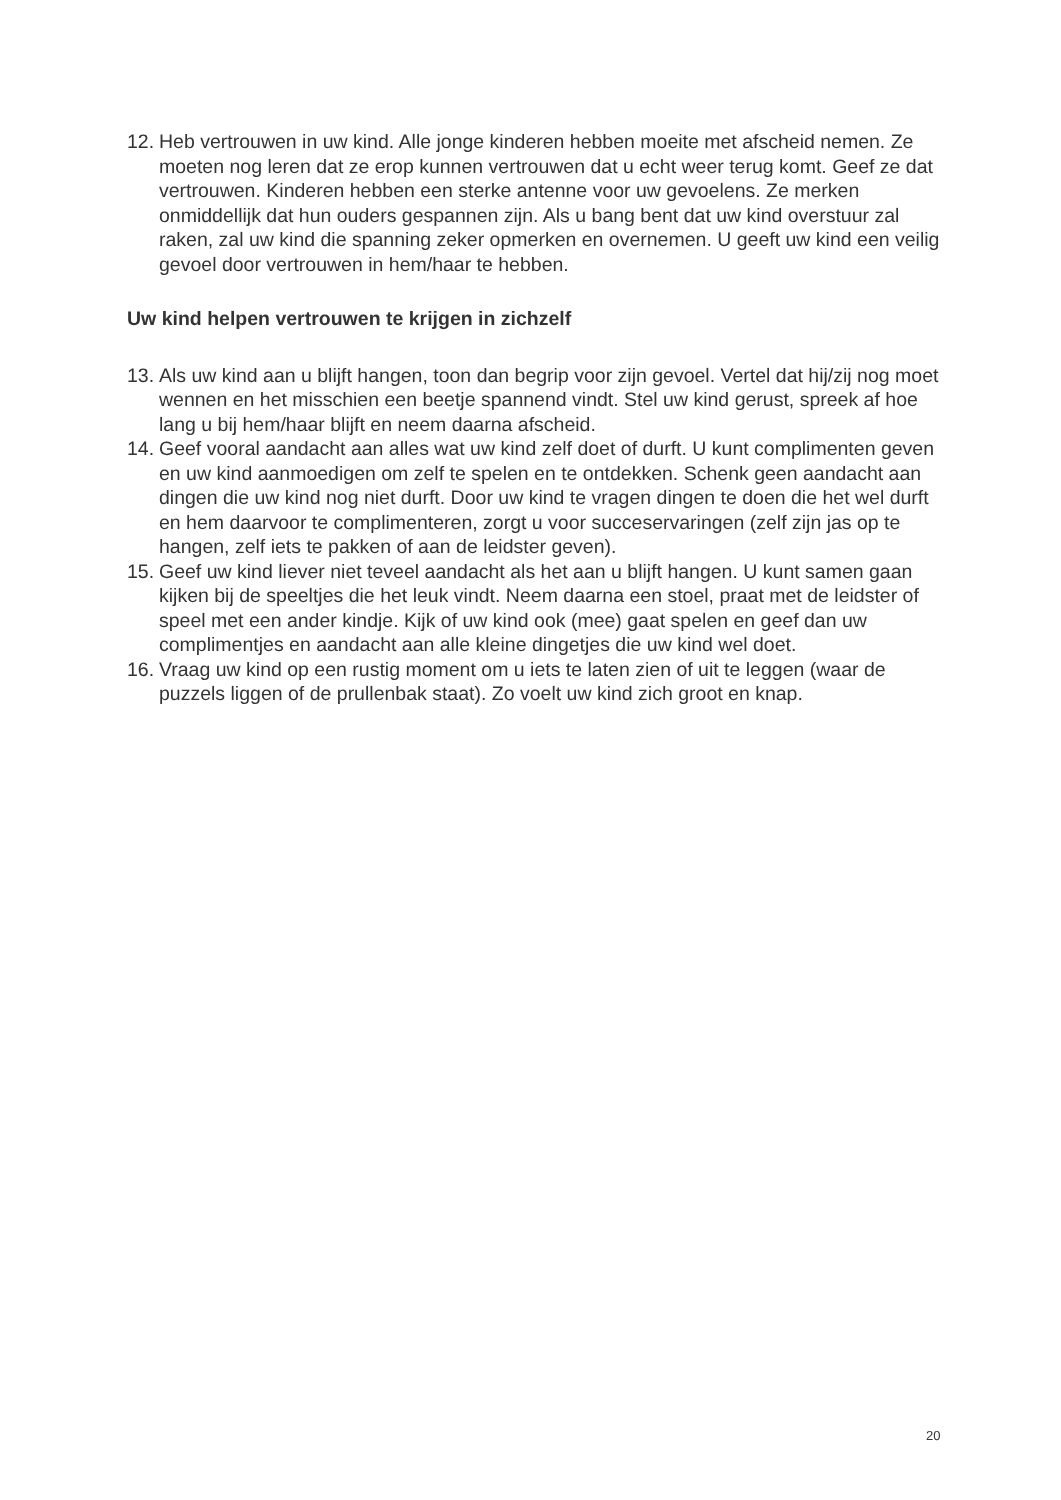12. Heb vertrouwen in uw kind. Alle jonge kinderen hebben moeite met afscheid nemen. Ze moeten nog leren dat ze erop kunnen vertrouwen dat u echt weer terug komt. Geef ze dat vertrouwen. Kinderen hebben een sterke antenne voor uw gevoelens. Ze merken onmiddellijk dat hun ouders gespannen zijn. Als u bang bent dat uw kind overstuur zal raken, zal uw kind die spanning zeker opmerken en overnemen. U geeft uw kind een veilig gevoel door vertrouwen in hem/haar te hebben.
Uw kind helpen vertrouwen te krijgen in zichzelf
13. Als uw kind aan u blijft hangen, toon dan begrip voor zijn gevoel. Vertel dat hij/zij nog moet wennen en het misschien een beetje spannend vindt. Stel uw kind gerust, spreek af hoe lang u bij hem/haar blijft en neem daarna afscheid.
14. Geef vooral aandacht aan alles wat uw kind zelf doet of durft. U kunt complimenten geven en uw kind aanmoedigen om zelf te spelen en te ontdekken. Schenk geen aandacht aan dingen die uw kind nog niet durft. Door uw kind te vragen dingen te doen die het wel durft en hem daarvoor te complimenteren, zorgt u voor succeservaringen (zelf zijn jas op te hangen, zelf iets te pakken of aan de leidster geven).
15. Geef uw kind liever niet teveel aandacht als het aan u blijft hangen. U kunt samen gaan kijken bij de speeltjes die het leuk vindt. Neem daarna een stoel, praat met de leidster of speel met een ander kindje. Kijk of uw kind ook (mee) gaat spelen en geef dan uw complimentjes en aandacht aan alle kleine dingetjes die uw kind wel doet.
16. Vraag uw kind op een rustig moment om u iets te laten zien of uit te leggen (waar de puzzels liggen of de prullenbak staat). Zo voelt uw kind zich groot en knap.
20